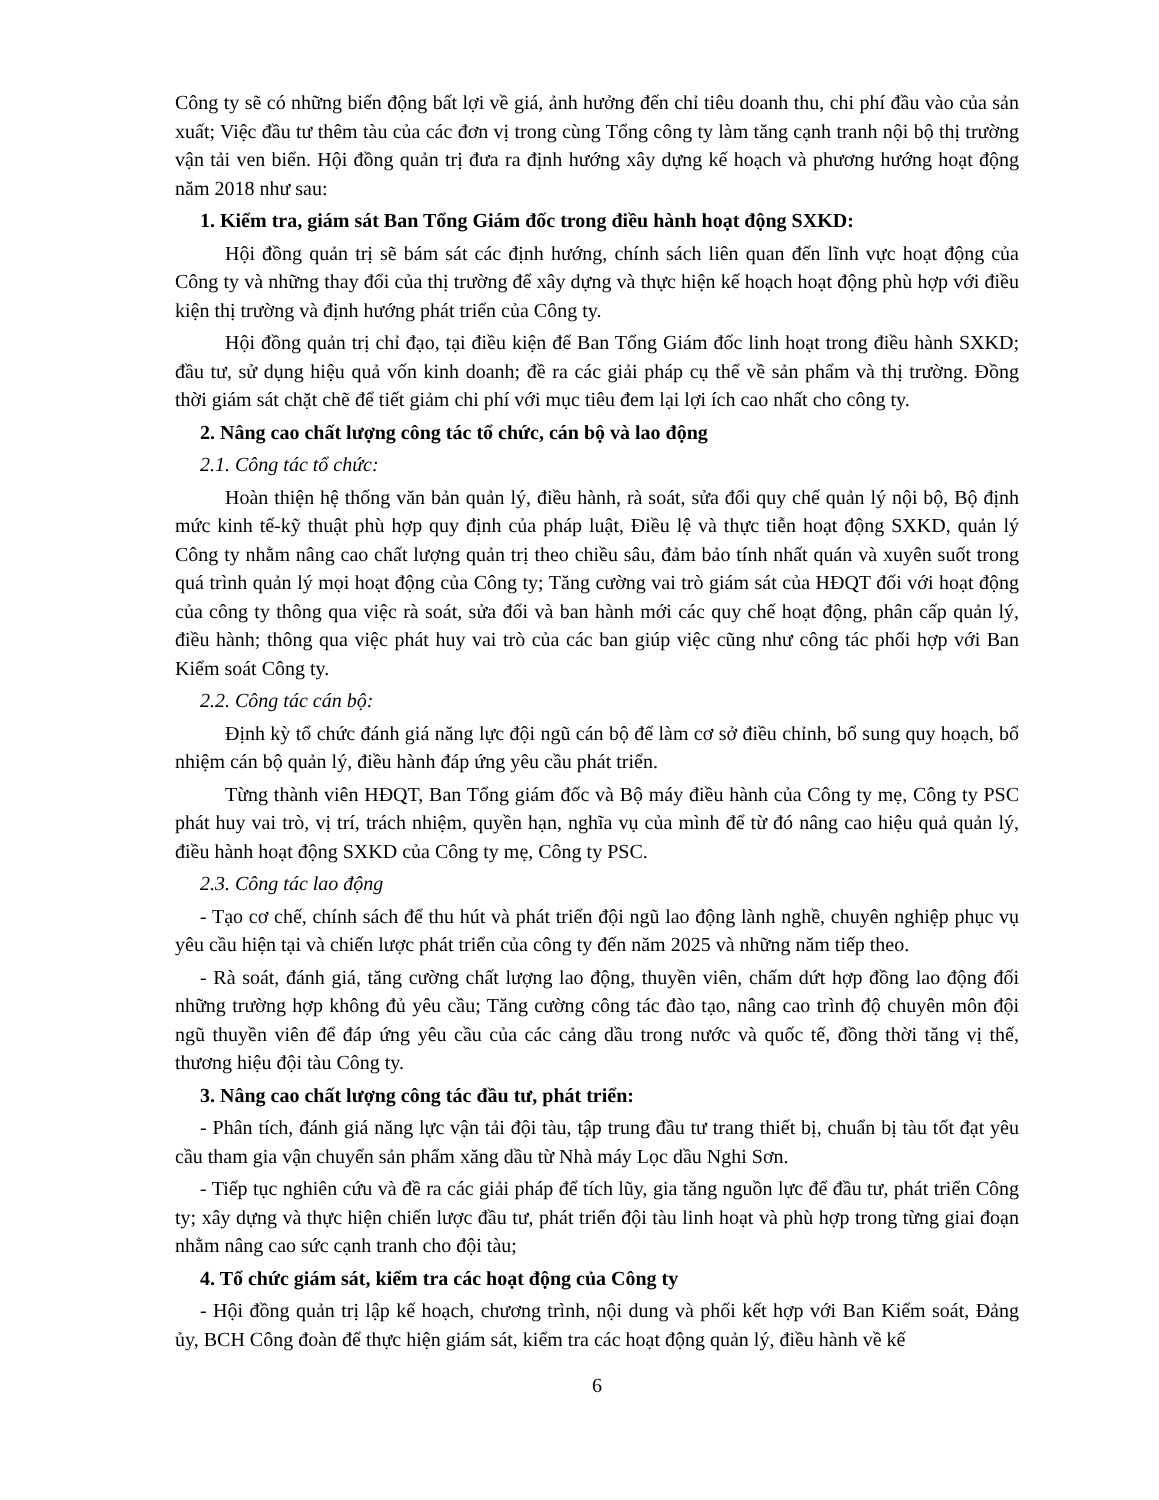Công ty sẽ có những biến động bất lợi về giá, ảnh hưởng đến chỉ tiêu doanh thu, chi phí đầu vào của sản xuất; Việc đầu tư thêm tàu của các đơn vị trong cùng Tổng công ty làm tăng cạnh tranh nội bộ thị trường vận tải ven biển. Hội đồng quản trị đưa ra định hướng xây dựng kế hoạch và phương hướng hoạt động năm 2018 như sau:
1. Kiểm tra, giám sát Ban Tổng Giám đốc trong điều hành hoạt động SXKD:
Hội đồng quản trị sẽ bám sát các định hướng, chính sách liên quan đến lĩnh vực hoạt động của Công ty và những thay đổi của thị trường để xây dựng và thực hiện kế hoạch hoạt động phù hợp với điều kiện thị trường và định hướng phát triển của Công ty.
Hội đồng quản trị chỉ đạo, tại điều kiện để Ban Tổng Giám đốc linh hoạt trong điều hành SXKD; đầu tư, sử dụng hiệu quả vốn kinh doanh; đề ra các giải pháp cụ thể về sản phẩm và thị trường. Đồng thời giám sát chặt chẽ để tiết giảm chi phí với mục tiêu đem lại lợi ích cao nhất cho công ty.
2. Nâng cao chất lượng công tác tổ chức, cán bộ và lao động
2.1. Công tác tổ chức:
Hoàn thiện hệ thống văn bản quản lý, điều hành, rà soát, sửa đổi quy chế quản lý nội bộ, Bộ định mức kinh tế-kỹ thuật phù hợp quy định của pháp luật, Điều lệ và thực tiễn hoạt động SXKD, quản lý Công ty nhằm nâng cao chất lượng quản trị theo chiều sâu, đảm bảo tính nhất quán và xuyên suốt trong quá trình quản lý mọi hoạt động của Công ty; Tăng cường vai trò giám sát của HĐQT đối với hoạt động của công ty thông qua việc rà soát, sửa đổi và ban hành mới các quy chế hoạt động, phân cấp quản lý, điều hành; thông qua việc phát huy vai trò của các ban giúp việc cũng như công tác phối hợp với Ban Kiểm soát Công ty.
2.2. Công tác cán bộ:
Định kỳ tổ chức đánh giá năng lực đội ngũ cán bộ để làm cơ sở điều chỉnh, bổ sung quy hoạch, bổ nhiệm cán bộ quản lý, điều hành đáp ứng yêu cầu phát triển.
Từng thành viên HĐQT, Ban Tổng giám đốc và Bộ máy điều hành của Công ty mẹ, Công ty PSC phát huy vai trò, vị trí, trách nhiệm, quyền hạn, nghĩa vụ của mình để từ đó nâng cao hiệu quả quản lý, điều hành hoạt động SXKD của Công ty mẹ, Công ty PSC.
2.3. Công tác lao động
- Tạo cơ chế, chính sách để thu hút và phát triển đội ngũ lao động lành nghề, chuyên nghiệp phục vụ yêu cầu hiện tại và chiến lược phát triển của công ty đến năm 2025 và những năm tiếp theo.
- Rà soát, đánh giá, tăng cường chất lượng lao động, thuyền viên, chấm dứt hợp đồng lao động đối những trường hợp không đủ yêu cầu; Tăng cường công tác đào tạo, nâng cao trình độ chuyên môn đội ngũ thuyền viên để đáp ứng yêu cầu của các cảng dầu trong nước và quốc tế, đồng thời tăng vị thế, thương hiệu đội tàu Công ty.
3. Nâng cao chất lượng công tác đầu tư, phát triển:
- Phân tích, đánh giá năng lực vận tải đội tàu, tập trung đầu tư trang thiết bị, chuẩn bị tàu tốt đạt yêu cầu tham gia vận chuyển sản phẩm xăng dầu từ Nhà máy Lọc dầu Nghi Sơn.
- Tiếp tục nghiên cứu và đề ra các giải pháp để tích lũy, gia tăng nguồn lực để đầu tư, phát triển Công ty; xây dựng và thực hiện chiến lược đầu tư, phát triển đội tàu linh hoạt và phù hợp trong từng giai đoạn nhằm nâng cao sức cạnh tranh cho đội tàu;
4. Tổ chức giám sát, kiểm tra các hoạt động của Công ty
- Hội đồng quản trị lập kế hoạch, chương trình, nội dung và phối kết hợp với Ban Kiểm soát, Đảng ủy, BCH Công đoàn để thực hiện giám sát, kiểm tra các hoạt động quản lý, điều hành về kế
6